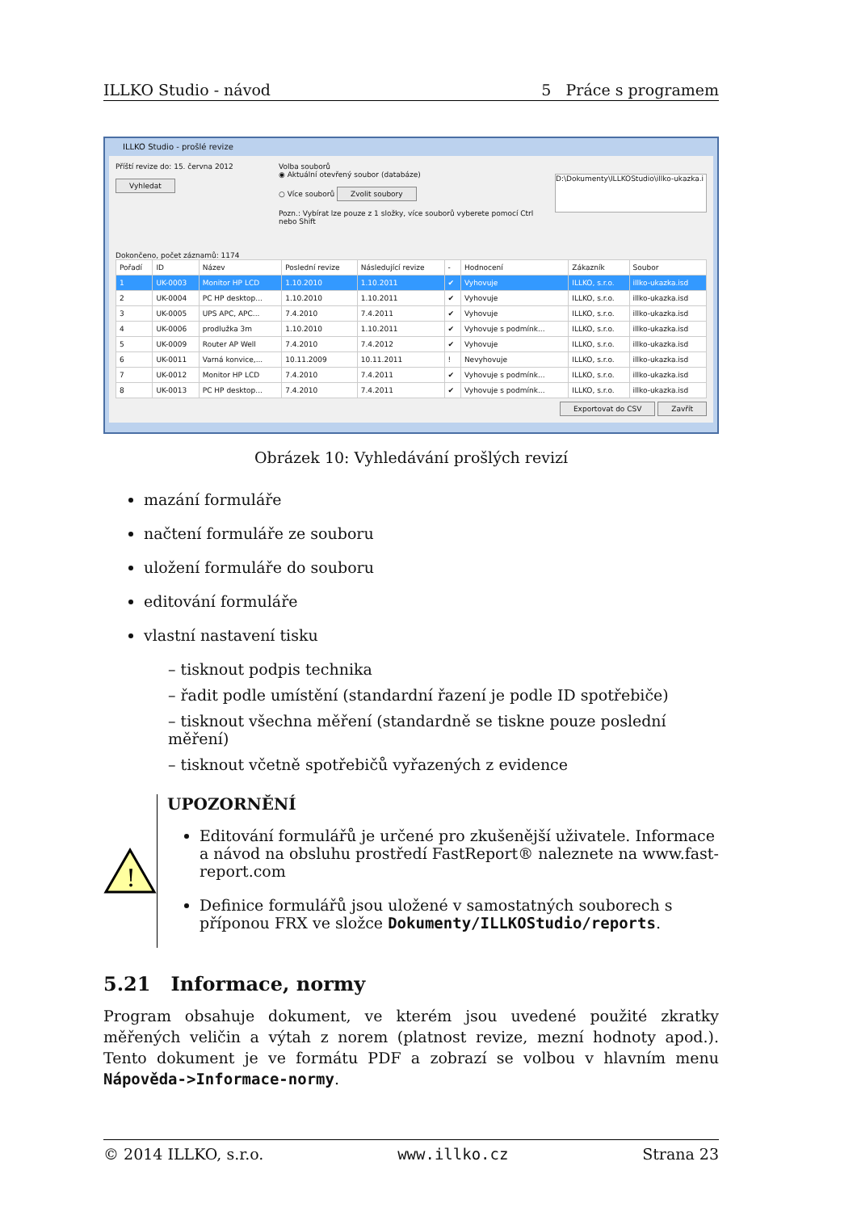ILLKO Studio - návod 5 Práce s programem
ILLKO Studio - prošlé revize
Příští revize do: 15. června 2012
Vyhledat
Volba souborů
◉ Aktuální otevřený soubor (databáze)
○ Více souborů Zvolit soubory
Pozn.: Vybírat lze pouze z 1 složky, více souborů vyberete pomocí Ctrl nebo Shift
D:\Dokumenty\ILLKOStudio\illko-ukazka.i
Dokončeno, počet záznamů: 1174
| Pořadí | ID | Název | Poslední revize | Následující revize | - | Hodnocení | Zákazník | Soubor |
| --- | --- | --- | --- | --- | --- | --- | --- | --- |
| 1 | UK-0003 | Monitor HP LCD | 1.10.2010 | 1.10.2011 | ✔ | Vyhovuje | ILLKO, s.r.o. | illko-ukazka.isd |
| 2 | UK-0004 | PC HP desktop... | 1.10.2010 | 1.10.2011 | ✔ | Vyhovuje | ILLKO, s.r.o. | illko-ukazka.isd |
| 3 | UK-0005 | UPS APC, APC... | 7.4.2010 | 7.4.2011 | ✔ | Vyhovuje | ILLKO, s.r.o. | illko-ukazka.isd |
| 4 | UK-0006 | prodlužka 3m | 1.10.2010 | 1.10.2011 | ✔ | Vyhovuje s podmínk... | ILLKO, s.r.o. | illko-ukazka.isd |
| 5 | UK-0009 | Router AP Well | 7.4.2010 | 7.4.2012 | ✔ | Vyhovuje | ILLKO, s.r.o. | illko-ukazka.isd |
| 6 | UK-0011 | Varná konvice,... | 10.11.2009 | 10.11.2011 | ! | Nevyhovuje | ILLKO, s.r.o. | illko-ukazka.isd |
| 7 | UK-0012 | Monitor HP LCD | 7.4.2010 | 7.4.2011 | ✔ | Vyhovuje s podmínk... | ILLKO, s.r.o. | illko-ukazka.isd |
| 8 | UK-0013 | PC HP desktop... | 7.4.2010 | 7.4.2011 | ✔ | Vyhovuje s podmínk... | ILLKO, s.r.o. | illko-ukazka.isd |
Exportovat do CSV Zavřít
Obrázek 10: Vyhledávání prošlých revizí
mazání formuláře
načtení formuláře ze souboru
uložení formuláře do souboru
editování formuláře
vlastní nastavení tisku
– tisknout podpis technika
– řadit podle umístění (standardní řazení je podle ID spotřebiče)
– tisknout všechna měření (standardně se tiskne pouze poslední měření)
– tisknout včetně spotřebičů vyřazených z evidence
!
UPOZORNĚNÍ
Editování formulářů je určené pro zkušenější uživatele. Informace a návod na obsluhu prostředí FastReport® naleznete na www.fast-report.com
Definice formulářů jsou uložené v samostatných souborech s příponou FRX ve složce Dokumenty/ILLKOStudio/reports.
5.21 Informace, normy
Program obsahuje dokument, ve kterém jsou uvedené použité zkratky měřených veličin a výtah z norem (platnost revize, mezní hodnoty apod.). Tento dokument je ve formátu PDF a zobrazí se volbou v hlavním menu Nápověda->Informace-normy.
© 2014 ILLKO, s.r.o. www.illko.cz Strana 23